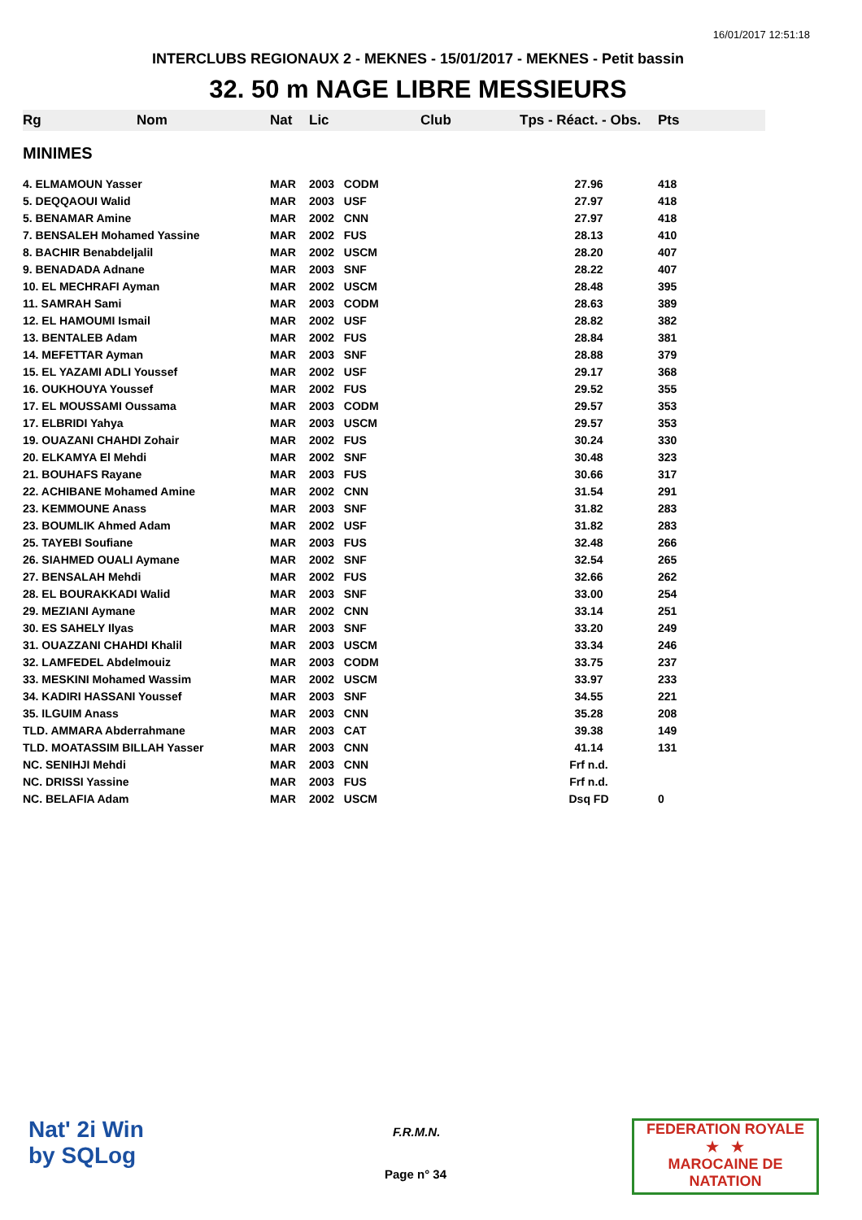16/01/2017 12:51:18
INTERCLUBS REGIONAUX 2 - MEKNES - 15/01/2017 - MEKNES - Petit bassin
32. 50 m NAGE LIBRE MESSIEURS
| Rg | Nom | Nat | Lic | Club | Tps - Réact. - Obs. | Pts |
| --- | --- | --- | --- | --- | --- | --- |
| MINIMES | | | | | | |
| 4. ELMAMOUN Yasser | | MAR | 2003 CODM | | 27.96 | 418 |
| 5. DEQQAOUI Walid | | MAR | 2003 USF | | 27.97 | 418 |
| 5. BENAMAR Amine | | MAR | 2002 CNN | | 27.97 | 418 |
| 7. BENSALEH Mohamed Yassine | | MAR | 2002 FUS | | 28.13 | 410 |
| 8. BACHIR Benabdeljalil | | MAR | 2002 USCM | | 28.20 | 407 |
| 9. BENADADA Adnane | | MAR | 2003 SNF | | 28.22 | 407 |
| 10. EL MECHRAFI Ayman | | MAR | 2002 USCM | | 28.48 | 395 |
| 11. SAMRAH Sami | | MAR | 2003 CODM | | 28.63 | 389 |
| 12. EL HAMOUMI Ismail | | MAR | 2002 USF | | 28.82 | 382 |
| 13. BENTALEB Adam | | MAR | 2002 FUS | | 28.84 | 381 |
| 14. MEFETTAR Ayman | | MAR | 2003 SNF | | 28.88 | 379 |
| 15. EL YAZAMI ADLI Youssef | | MAR | 2002 USF | | 29.17 | 368 |
| 16. OUKHOUYA Youssef | | MAR | 2002 FUS | | 29.52 | 355 |
| 17. EL MOUSSAMI Oussama | | MAR | 2003 CODM | | 29.57 | 353 |
| 17. ELBRIDI Yahya | | MAR | 2003 USCM | | 29.57 | 353 |
| 19. OUAZANI CHAHDI Zohair | | MAR | 2002 FUS | | 30.24 | 330 |
| 20. ELKAMYA El Mehdi | | MAR | 2002 SNF | | 30.48 | 323 |
| 21. BOUHAFS Rayane | | MAR | 2003 FUS | | 30.66 | 317 |
| 22. ACHIBANE Mohamed Amine | | MAR | 2002 CNN | | 31.54 | 291 |
| 23. KEMMOUNE Anass | | MAR | 2003 SNF | | 31.82 | 283 |
| 23. BOUMLIK Ahmed Adam | | MAR | 2002 USF | | 31.82 | 283 |
| 25. TAYEBI Soufiane | | MAR | 2003 FUS | | 32.48 | 266 |
| 26. SIAHMED OUALI Aymane | | MAR | 2002 SNF | | 32.54 | 265 |
| 27. BENSALAH Mehdi | | MAR | 2002 FUS | | 32.66 | 262 |
| 28. EL BOURAKKADI Walid | | MAR | 2003 SNF | | 33.00 | 254 |
| 29. MEZIANI Aymane | | MAR | 2002 CNN | | 33.14 | 251 |
| 30. ES SAHELY Ilyas | | MAR | 2003 SNF | | 33.20 | 249 |
| 31. OUAZZANI CHAHDI Khalil | | MAR | 2003 USCM | | 33.34 | 246 |
| 32. LAMFEDEL Abdelmouiz | | MAR | 2003 CODM | | 33.75 | 237 |
| 33. MESKINI Mohamed Wassim | | MAR | 2002 USCM | | 33.97 | 233 |
| 34. KADIRI HASSANI Youssef | | MAR | 2003 SNF | | 34.55 | 221 |
| 35. ILGUIM Anass | | MAR | 2003 CNN | | 35.28 | 208 |
| TLD. AMMARA Abderrahmane | | MAR | 2003 CAT | | 39.38 | 149 |
| TLD. MOATASSIM BILLAH Yasser | | MAR | 2003 CNN | | 41.14 | 131 |
| NC. SENIHJI Mehdi | | MAR | 2003 CNN | | Frf n.d. | |
| NC. DRISSI Yassine | | MAR | 2003 FUS | | Frf n.d. | |
| NC. BELAFIA Adam | | MAR | 2002 USCM | | Dsq FD | 0 |
Nat' 2i Win
by SQLog
F.R.M.N.
Page n° 34
FEDERATION ROYALE
★ ★
MAROCAINE DE NATATION